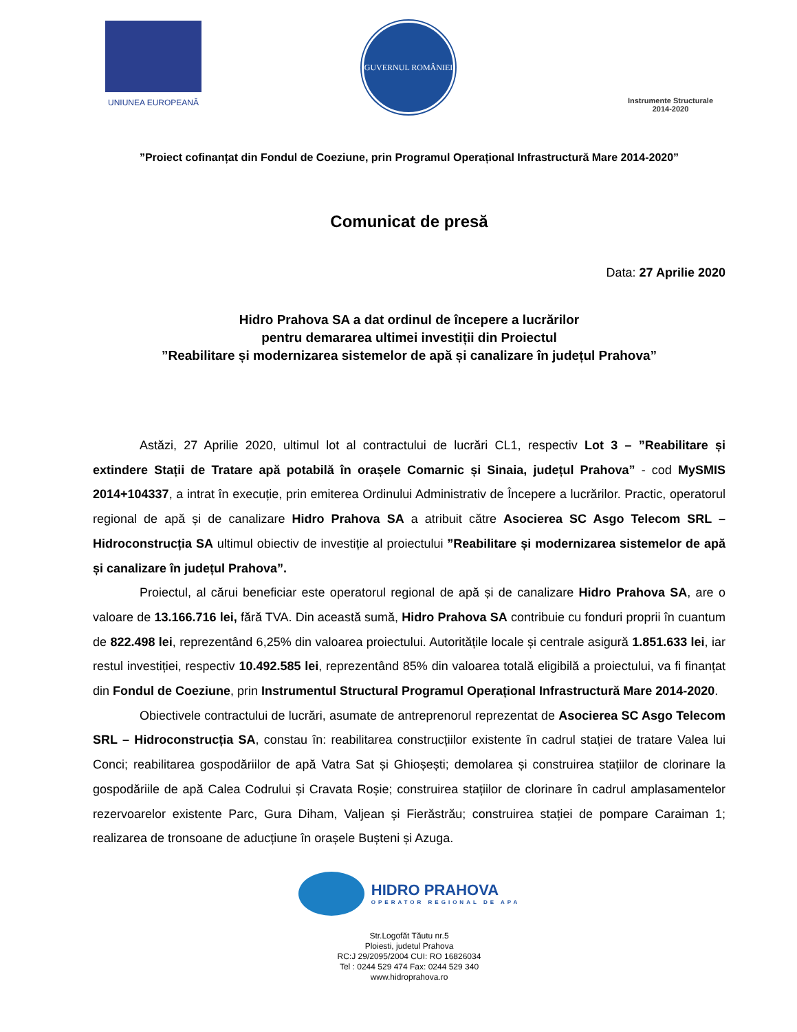UNIUNEA EUROPEANĂ
GUVERNUL ROMÂNIEI
Instrumente Structurale
2014-2020
”Proiect cofinanțat din Fondul de Coeziune, prin Programul Operațional Infrastructură Mare 2014-2020”
Comunicat de presă
Data: 27 Aprilie 2020
Hidro Prahova SA a dat ordinul de începere a lucrărilor
pentru demararea ultimei investiții din Proiectul
”Reabilitare și modernizarea sistemelor de apă și canalizare în județul Prahova”
Astăzi, 27 Aprilie 2020, ultimul lot al contractului de lucrări CL1, respectiv Lot 3 – ”Reabilitare și extindere Stații de Tratare apă potabilă în orașele Comarnic și Sinaia, județul Prahova” - cod MySMIS 2014+104337, a intrat în execuție, prin emiterea Ordinului Administrativ de Începere a lucrărilor. Practic, operatorul regional de apă și de canalizare Hidro Prahova SA a atribuit către Asocierea SC Asgo Telecom SRL – Hidroconstrucția SA ultimul obiectiv de investiție al proiectului ”Reabilitare și modernizarea sistemelor de apă și canalizare în județul Prahova”.
Proiectul, al cărui beneficiar este operatorul regional de apă și de canalizare Hidro Prahova SA, are o valoare de 13.166.716 lei, fără TVA. Din această sumă, Hidro Prahova SA contribuie cu fonduri proprii în cuantum de 822.498 lei, reprezentând 6,25% din valoarea proiectului. Autoritățile locale și centrale asigură 1.851.633 lei, iar restul investiției, respectiv 10.492.585 lei, reprezentând 85% din valoarea totală eligibilă a proiectului, va fi finanțat din Fondul de Coeziune, prin Instrumentul Structural Programul Operațional Infrastructură Mare 2014-2020.
Obiectivele contractului de lucrări, asumate de antreprenorul reprezentat de Asocierea SC Asgo Telecom SRL – Hidroconstrucția SA, constau în: reabilitarea construcțiilor existente în cadrul stației de tratare Valea lui Conci; reabilitarea gospodăriilor de apă Vatra Sat și Ghioșești; demolarea și construirea stațiilor de clorinare la gospodăriile de apă Calea Codrului și Cravata Roșie; construirea stațiilor de clorinare în cadrul amplasamentelor rezervoarelor existente Parc, Gura Diham, Valjean și Fierăstrău; construirea stației de pompare Caraiman 1; realizarea de tronsoane de aducțiune în orașele Bușteni și Azuga.
HIDRO PRAHOVA
OPERATOR REGIONAL DE APA
Str.Logofăt Tăutu nr.5
Ploiesti, judetul Prahova
RC:J 29/2095/2004 CUI: RO 16826034
Tel : 0244 529 474 Fax: 0244 529 340
www.hidroprahova.ro